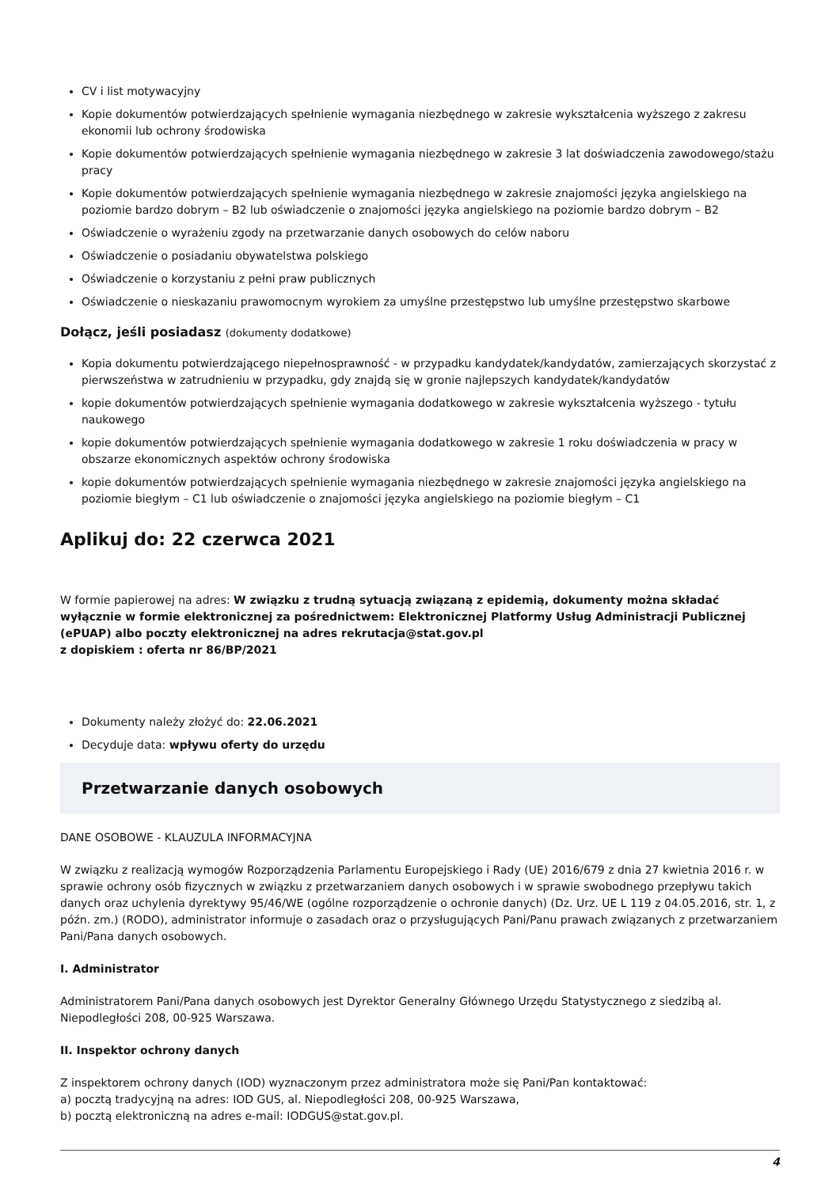CV i list motywacyjny
Kopie dokumentów potwierdzających spełnienie wymagania niezbędnego w zakresie wykształcenia wyższego z zakresu ekonomii lub ochrony środowiska
Kopie dokumentów potwierdzających spełnienie wymagania niezbędnego w zakresie 3 lat doświadczenia zawodowego/stażu pracy
Kopie dokumentów potwierdzających spełnienie wymagania niezbędnego w zakresie znajomości języka angielskiego na poziomie bardzo dobrym – B2 lub oświadczenie o znajomości języka angielskiego na poziomie bardzo dobrym – B2
Oświadczenie o wyrażeniu zgody na przetwarzanie danych osobowych do celów naboru
Oświadczenie o posiadaniu obywatelstwa polskiego
Oświadczenie o korzystaniu z pełni praw publicznych
Oświadczenie o nieskazaniu prawomocnym wyrokiem za umyślne przestępstwo lub umyślne przestępstwo skarbowe
Dołącz, jeśli posiadasz (dokumenty dodatkowe)
Kopia dokumentu potwierdzającego niepełnosprawność - w przypadku kandydatek/kandydatów, zamierzających skorzystać z pierwszeństwa w zatrudnieniu w przypadku, gdy znajdą się w gronie najlepszych kandydatek/kandydatów
kopie dokumentów potwierdzających spełnienie wymagania dodatkowego w zakresie wykształcenia wyższego - tytułu naukowego
kopie dokumentów potwierdzających spełnienie wymagania dodatkowego w zakresie 1 roku doświadczenia w pracy w obszarze ekonomicznych aspektów ochrony środowiska
kopie dokumentów potwierdzających spełnienie wymagania niezbędnego w zakresie znajomości języka angielskiego na poziomie biegłym – C1 lub oświadczenie o znajomości języka angielskiego na poziomie biegłym – C1
Aplikuj do: 22 czerwca 2021
W formie papierowej na adres: W związku z trudną sytuacją związaną z epidemią, dokumenty można składać wyłącznie w formie elektronicznej za pośrednictwem: Elektronicznej Platformy Usług Administracji Publicznej (ePUAP) albo poczty elektronicznej na adres rekrutacja@stat.gov.pl
z dopiskiem : oferta nr 86/BP/2021
Dokumenty należy złożyć do: 22.06.2021
Decyduje data: wpływu oferty do urzędu
Przetwarzanie danych osobowych
DANE OSOBOWE - KLAUZULA INFORMACYJNA
W związku z realizacją wymogów Rozporządzenia Parlamentu Europejskiego i Rady (UE) 2016/679 z dnia 27 kwietnia 2016 r. w sprawie ochrony osób fizycznych w związku z przetwarzaniem danych osobowych i w sprawie swobodnego przepływu takich danych oraz uchylenia dyrektywy 95/46/WE (ogólne rozporządzenie o ochronie danych) (Dz. Urz. UE L 119 z 04.05.2016, str. 1, z późn. zm.) (RODO), administrator informuje o zasadach oraz o przysługujących Pani/Panu prawach związanych z przetwarzaniem Pani/Pana danych osobowych.
I. Administrator
Administratorem Pani/Pana danych osobowych jest Dyrektor Generalny Głównego Urzędu Statystycznego z siedzibą al. Niepodległości 208, 00-925 Warszawa.
II. Inspektor ochrony danych
Z inspektorem ochrony danych (IOD) wyznaczonym przez administratora może się Pani/Pan kontaktować:
a) pocztą tradycyjną na adres: IOD GUS, al. Niepodległości 208, 00-925 Warszawa,
b) pocztą elektroniczną na adres e-mail: IODGUS@stat.gov.pl.
4